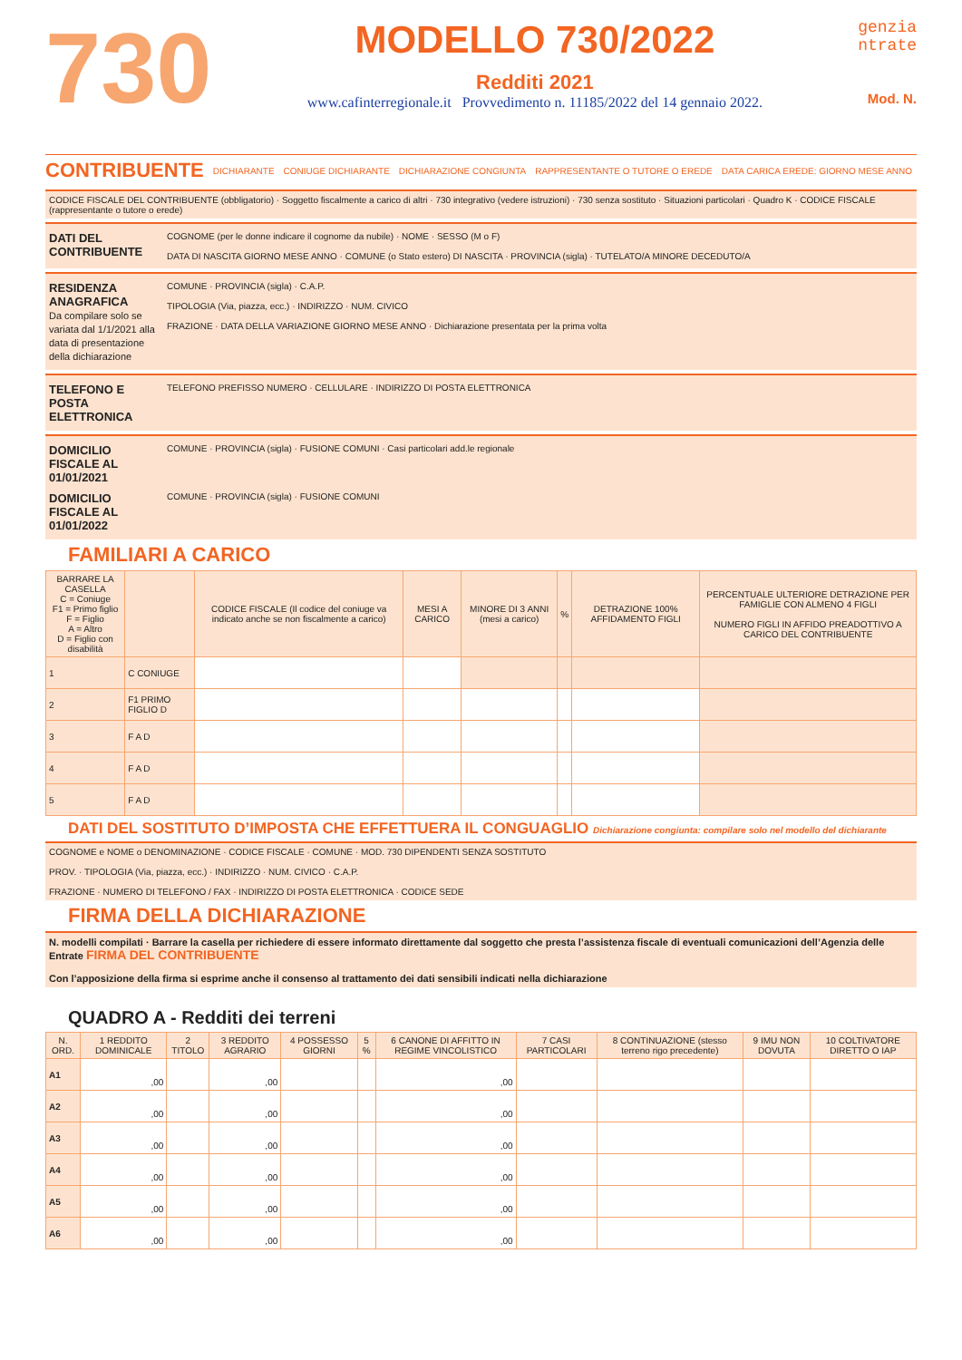730
MODELLO 730/2022
Redditi 2021
www.cafinterregionale.it Provvedimento n. 11185/2022 del 14 gennaio 2022.
genzia
ntrate
Mod. N.
CONTRIBUENTE DICHIARANTE CONIUGE DICHIARANTE DICHIARAZIONE CONGIUNTA RAPPRESENTANTE O TUTORE O EREDE DATA CARICA EREDE: GIORNO MESE ANNO
CODICE FISCALE DEL CONTRIBUENTE (obbligatorio) · Soggetto fiscalmente a carico di altri · 730 integrativo (vedere istruzioni) · 730 senza sostituto · Situazioni particolari · Quadro K · CODICE FISCALE (rappresentante o tutore o erede)
DATI DEL CONTRIBUENTE
COGNOME (per le donne indicare il cognome da nubile) · NOME · SESSO (M o F)
DATA DI NASCITA GIORNO MESE ANNO · COMUNE (o Stato estero) DI NASCITA · PROVINCIA (sigla) · TUTELATO/A MINORE DECEDUTO/A
RESIDENZA ANAGRAFICA
Da compilare solo se variata dal 1/1/2021 alla data di presentazione della dichiarazione
COMUNE · PROVINCIA (sigla) · C.A.P.
TIPOLOGIA (Via, piazza, ecc.) · INDIRIZZO · NUM. CIVICO
FRAZIONE · DATA DELLA VARIAZIONE GIORNO MESE ANNO · Dichiarazione presentata per la prima volta
TELEFONO E POSTA ELETTRONICA
TELEFONO PREFISSO NUMERO · CELLULARE · INDIRIZZO DI POSTA ELETTRONICA
DOMICILIO FISCALE AL 01/01/2021
COMUNE · PROVINCIA (sigla) · FUSIONE COMUNI · Casi particolari add.le regionale
DOMICILIO FISCALE AL 01/01/2022
COMUNE · PROVINCIA (sigla) · FUSIONE COMUNI
FAMILIARI A CARICO
| BARRARE LA CASELLA C = Coniuge F1 = Primo figlio F = Figlio A = Altro D = Figlio con disabilità | | CODICE FISCALE (Il codice del coniuge va indicato anche se non fiscalmente a carico) | MESI A CARICO | MINORE DI 3 ANNI (mesi a carico) | % | DETRAZIONE 100% AFFIDAMENTO FIGLI | PERCENTUALE ULTERIORE DETRAZIONE PER FAMIGLIE CON ALMENO 4 FIGLI NUMERO FIGLI IN AFFIDO PREADOTTIVO A CARICO DEL CONTRIBUENTE |
| --- | --- | --- | --- | --- | --- | --- | --- |
| 1 | C CONIUGE | | | | | | |
| 2 | F1 PRIMO FIGLIO D | | | | | | |
| 3 | F A D | | | | | | |
| 4 | F A D | | | | | | |
| 5 | F A D | | | | | | |
DATI DEL SOSTITUTO D’IMPOSTA CHE EFFETTUERA IL CONGUAGLIO Dichiarazione congiunta: compilare solo nel modello del dichiarante
COGNOME e NOME o DENOMINAZIONE · CODICE FISCALE · COMUNE · MOD. 730 DIPENDENTI SENZA SOSTITUTO
PROV. · TIPOLOGIA (Via, piazza, ecc.) · INDIRIZZO · NUM. CIVICO · C.A.P.
FRAZIONE · NUMERO DI TELEFONO / FAX · INDIRIZZO DI POSTA ELETTRONICA · CODICE SEDE
FIRMA DELLA DICHIARAZIONE
N. modelli compilati · Barrare la casella per richiedere di essere informato direttamente dal soggetto che presta l’assistenza fiscale di eventuali comunicazioni dell’Agenzia delle Entrate FIRMA DEL CONTRIBUENTE
Con l’apposizione della firma si esprime anche il consenso al trattamento dei dati sensibili indicati nella dichiarazione
QUADRO A - Redditi dei terreni
| N. ORD. | 1 REDDITO DOMINICALE | 2 TITOLO | 3 REDDITO AGRARIO | 4 POSSESSO GIORNI | 5 % | 6 CANONE DI AFFITTO IN REGIME VINCOLISTICO | 7 CASI PARTICOLARI | 8 CONTINUAZIONE (stesso terreno rigo precedente) | 9 IMU NON DOVUTA | 10 COLTIVATORE DIRETTO O IAP |
| --- | --- | --- | --- | --- | --- | --- | --- | --- | --- | --- |
| A1 | ,00 | | ,00 | | | ,00 | | | | |
| A2 | ,00 | | ,00 | | | ,00 | | | | |
| A3 | ,00 | | ,00 | | | ,00 | | | | |
| A4 | ,00 | | ,00 | | | ,00 | | | | |
| A5 | ,00 | | ,00 | | | ,00 | | | | |
| A6 | ,00 | | ,00 | | | ,00 | | | | |